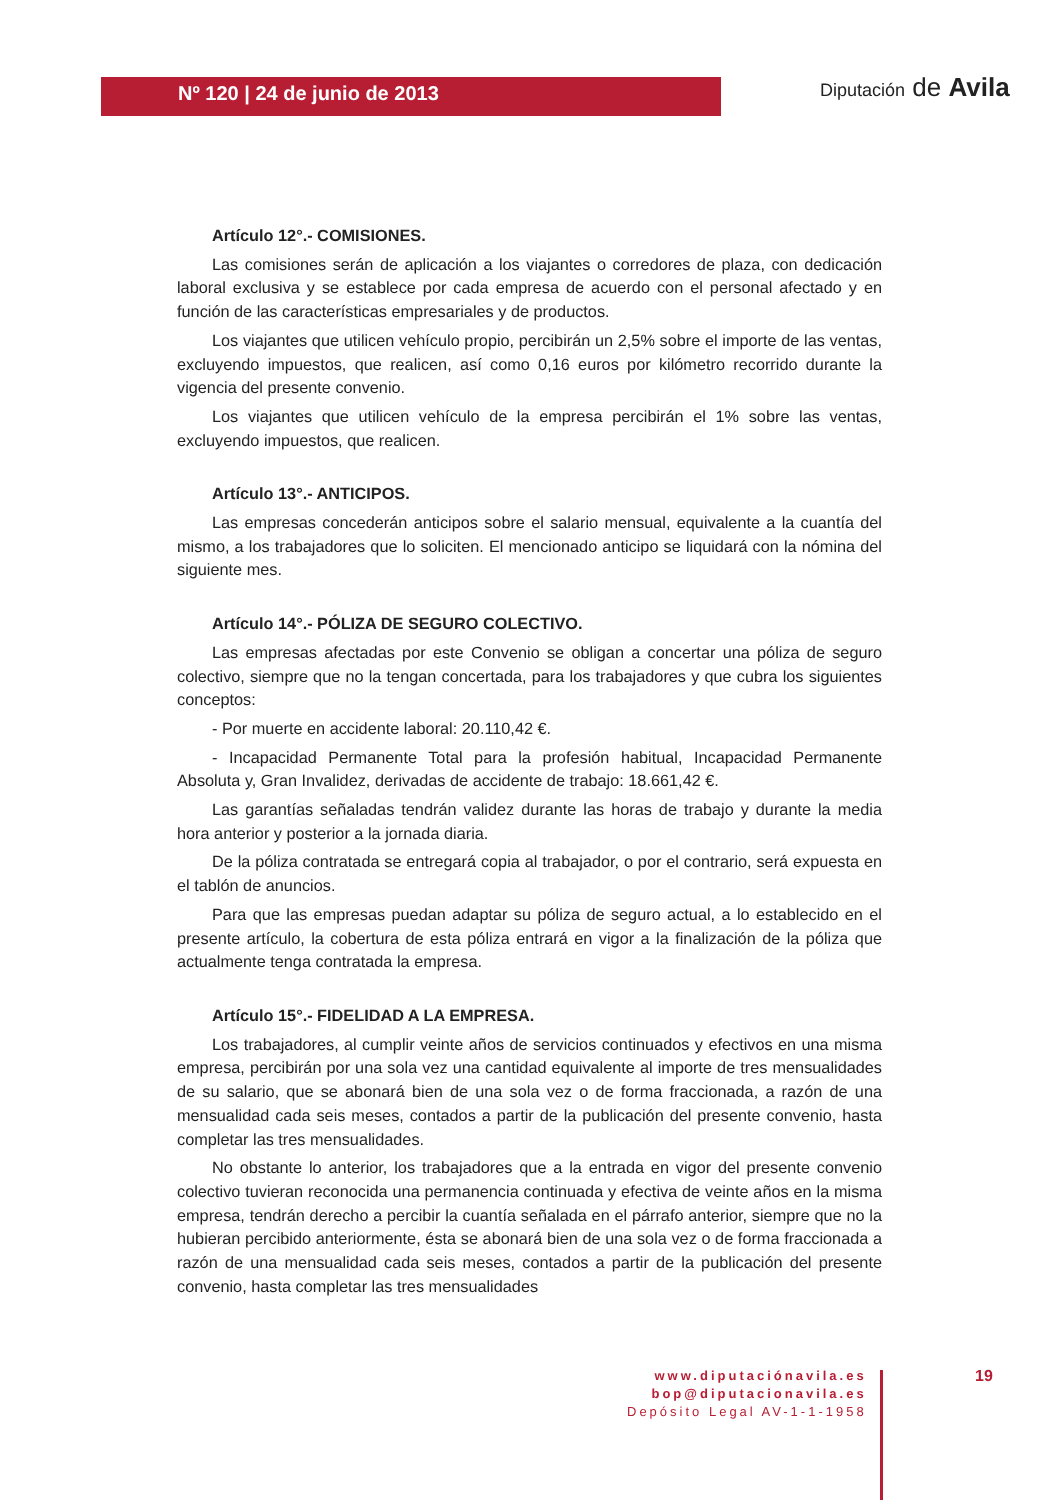Nº 120 | 24 de junio de 2013
Diputación de Avila
Artículo 12°.- COMISIONES.
Las comisiones serán de aplicación a los viajantes o corredores de plaza, con dedicación laboral exclusiva y se establece por cada empresa de acuerdo con el personal afectado y en función de las características empresariales y de productos.
Los viajantes que utilicen vehículo propio, percibirán un 2,5% sobre el importe de las ventas, excluyendo impuestos, que realicen, así como 0,16 euros por kilómetro recorrido durante la vigencia del presente convenio.
Los viajantes que utilicen vehículo de la empresa percibirán el 1% sobre las ventas, excluyendo impuestos, que realicen.
Artículo 13°.- ANTICIPOS.
Las empresas concederán anticipos sobre el salario mensual, equivalente a la cuantía del mismo, a los trabajadores que lo soliciten. El mencionado anticipo se liquidará con la nómina del siguiente mes.
Artículo 14°.- PÓLIZA DE SEGURO COLECTIVO.
Las empresas afectadas por este Convenio se obligan a concertar una póliza de seguro colectivo, siempre que no la tengan concertada, para los trabajadores y que cubra los siguientes conceptos:
- Por muerte en accidente laboral: 20.110,42 €.
- Incapacidad Permanente Total para la profesión habitual, Incapacidad Permanente Absoluta y, Gran Invalidez, derivadas de accidente de trabajo: 18.661,42 €.
Las garantías señaladas tendrán validez durante las horas de trabajo y durante la media hora anterior y posterior a la jornada diaria.
De la póliza contratada se entregará copia al trabajador, o por el contrario, será expuesta en el tablón de anuncios.
Para que las empresas puedan adaptar su póliza de seguro actual, a lo establecido en el presente artículo, la cobertura de esta póliza entrará en vigor a la finalización de la póliza que actualmente tenga contratada la empresa.
Artículo 15°.- FIDELIDAD A LA EMPRESA.
Los trabajadores, al cumplir veinte años de servicios continuados y efectivos en una misma empresa, percibirán por una sola vez una cantidad equivalente al importe de tres mensualidades de su salario, que se abonará bien de una sola vez o de forma fraccionada, a razón de una mensualidad cada seis meses, contados a partir de la publicación del presente convenio, hasta completar las tres mensualidades.
No obstante lo anterior, los trabajadores que a la entrada en vigor del presente convenio colectivo tuvieran reconocida una permanencia continuada y efectiva de veinte años en la misma empresa, tendrán derecho a percibir la cuantía señalada en el párrafo anterior, siempre que no la hubieran percibido anteriormente, ésta se abonará bien de una sola vez o de forma fraccionada a razón de una mensualidad cada seis meses, contados a partir de la publicación del presente convenio, hasta completar las tres mensualidades
www.diputaciónavila.es
bop@diputacionavila.es
Depósito Legal AV-1-1-1958
19